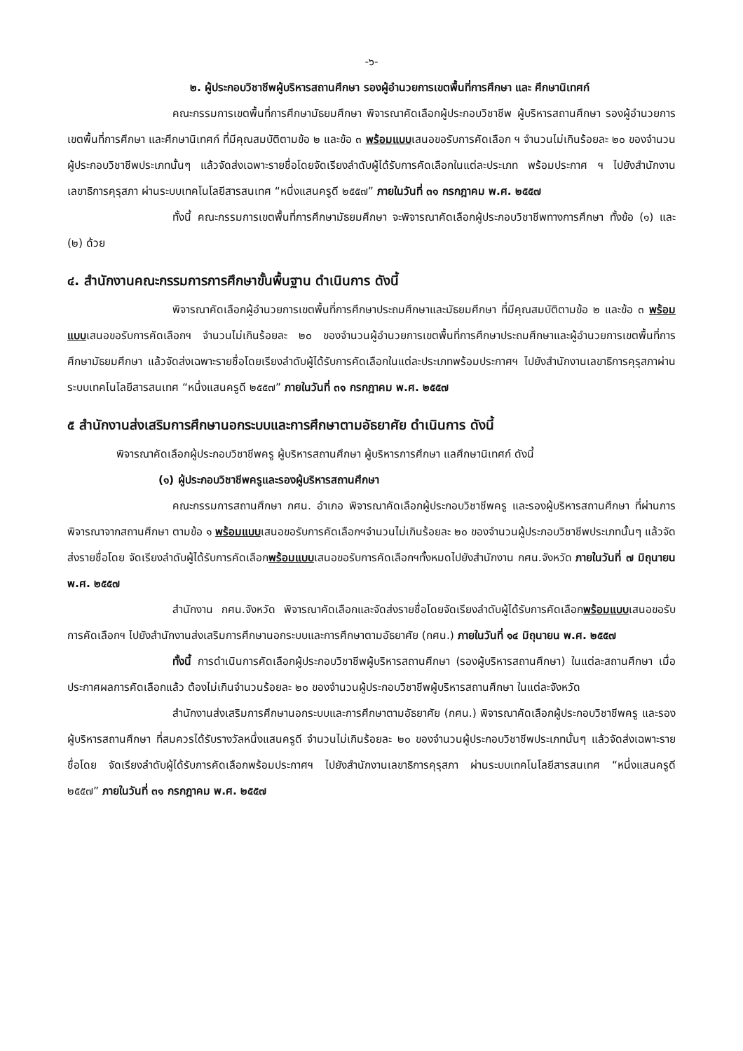-๖-
๒. ผู้ประกอบวิชาชีพผู้บริหารสถานศึกษา รองผู้อำนวยการเขตพื้นที่การศึกษา และ ศึกษานิเทศก์
คณะกรรมการเขตพื้นที่การศึกษามัธยมศึกษา พิจารณาคัดเลือกผู้ประกอบวิชาชีพ ผู้บริหารสถานศึกษา รองผู้อำนวยการเขตพื้นที่การศึกษา และศึกษานิเทศก์ ที่มีคุณสมบัติตามข้อ ๒ และข้อ ๓ พร้อมแบบเสนอขอรับการคัดเลือก ฯ จำนวนไม่เกินร้อยละ ๒๐ ของจำนวนผู้ประกอบวิชาชีพประเภทนั้นๆ แล้วจัดส่งเฉพาะรายชื่อโดยจัดเรียงลำดับผู้ได้รับการคัดเลือกในแต่ละประเภท พร้อมประกาศ ฯ ไปยังสำนักงานเลขาธิการคุรุสภา ผ่านระบบเทคโนโลยีสารสนเทศ “หนึ่งแสนครูดี ๒๕๕๗” ภายในวันที่ ๓๑ กรกฎาคม พ.ศ. ๒๕๕๗
ทั้งนี้ คณะกรรมการเขตพื้นที่การศึกษามัธยมศึกษา จะพิจารณาคัดเลือกผู้ประกอบวิชาชีพทางการศึกษา ทั้งข้อ (๑) และ (๒) ด้วย
๔. สำนักงานคณะกรรมการการศึกษาขั้นพื้นฐาน ดำเนินการ ดังนี้
พิจารณาคัดเลือกผู้อำนวยการเขตพื้นที่การศึกษาประถมศึกษาและมัธยมศึกษา ที่มีคุณสมบัติตามข้อ ๒ และข้อ ๓ พร้อมแบบเสนอขอรับการคัดเลือกฯ จำนวนไม่เกินร้อยละ ๒๐ ของจำนวนผู้อำนวยการเขตพื้นที่การศึกษาประถมศึกษาและผู้อำนวยการเขตพื้นที่การศึกษามัธยมศึกษา แล้วจัดส่งเฉพาะรายชื่อโดยเรียงลำดับผู้ได้รับการคัดเลือกในแต่ละประเภทพร้อมประกาศฯ ไปยังสำนักงานเลขาธิการคุรุสภาผ่านระบบเทคโนโลยีสารสนเทศ “หนึ่งแสนครูดี ๒๕๕๗” ภายในวันที่ ๓๑ กรกฎาคม พ.ศ. ๒๕๕๗
๕ สำนักงานส่งเสริมการศึกษานอกระบบและการศึกษาตามอัธยาศัย ดำเนินการ ดังนี้
พิจารณาคัดเลือกผู้ประกอบวิชาชีพครู ผู้บริหารสถานศึกษา ผู้บริหารการศึกษา แลศึกษานิเทศก์ ดังนี้
(๑) ผู้ประกอบวิชาชีพครูและรองผู้บริหารสถานศึกษา
คณะกรรมการสถานศึกษา กศน. อำเภอ พิจารณาคัดเลือกผู้ประกอบวิชาชีพครู และรองผู้บริหารสถานศึกษา ที่ผ่านการพิจารณาจากสถานศึกษา ตามข้อ ๑ พร้อมแบบเสนอขอรับการคัดเลือกฯจำนวนไม่เกินร้อยละ ๒๐ ของจำนวนผู้ประกอบวิชาชีพประเภทนั้นๆ แล้วจัดส่งรายชื่อโดย จัดเรียงลำดับผู้ได้รับการคัดเลือกพร้อมแบบเสนอขอรับการคัดเลือกฯทั้งหมดไปยังสำนักงาน กศน.จังหวัด ภายในวันที่ ๗ มิถุนายน พ.ศ. ๒๕๕๗
สำนักงาน กศน.จังหวัด พิจารณาคัดเลือกและจัดส่งรายชื่อโดยจัดเรียงลำดับผู้ได้รับการคัดเลือกพร้อมแบบเสนอขอรับการคัดเลือกฯ ไปยังสำนักงานส่งเสริมการศึกษานอกระบบและการศึกษาตามอัธยาศัย (กศน.) ภายในวันที่ ๑๔ มิถุนายน พ.ศ. ๒๕๕๗
ทั้งนี้ การดำเนินการคัดเลือกผู้ประกอบวิชาชีพผู้บริหารสถานศึกษา (รองผู้บริหารสถานศึกษา) ในแต่ละสถานศึกษา เมื่อประกาศผลการคัดเลือกแล้ว ต้องไม่เกินจำนวนร้อยละ ๒๐ ของจำนวนผู้ประกอบวิชาชีพผู้บริหารสถานศึกษา ในแต่ละจังหวัด
สำนักงานส่งเสริมการศึกษานอกระบบและการศึกษาตามอัธยาศัย (กศน.) พิจารณาคัดเลือกผู้ประกอบวิชาชีพครู และรองผู้บริหารสถานศึกษา ที่สมควรได้รับรางวัลหนึ่งแสนครูดี จำนวนไม่เกินร้อยละ ๒๐ ของจำนวนผู้ประกอบวิชาชีพประเภทนั้นๆ แล้วจัดส่งเฉพาะรายชื่อโดย จัดเรียงลำดับผู้ได้รับการคัดเลือกพร้อมประกาศฯ ไปยังสำนักงานเลขาธิการคุรุสภา ผ่านระบบเทคโนโลยีสารสนเทศ “หนึ่งแสนครูดี ๒๕๕๗” ภายในวันที่ ๓๑ กรกฎาคม พ.ศ. ๒๕๕๗